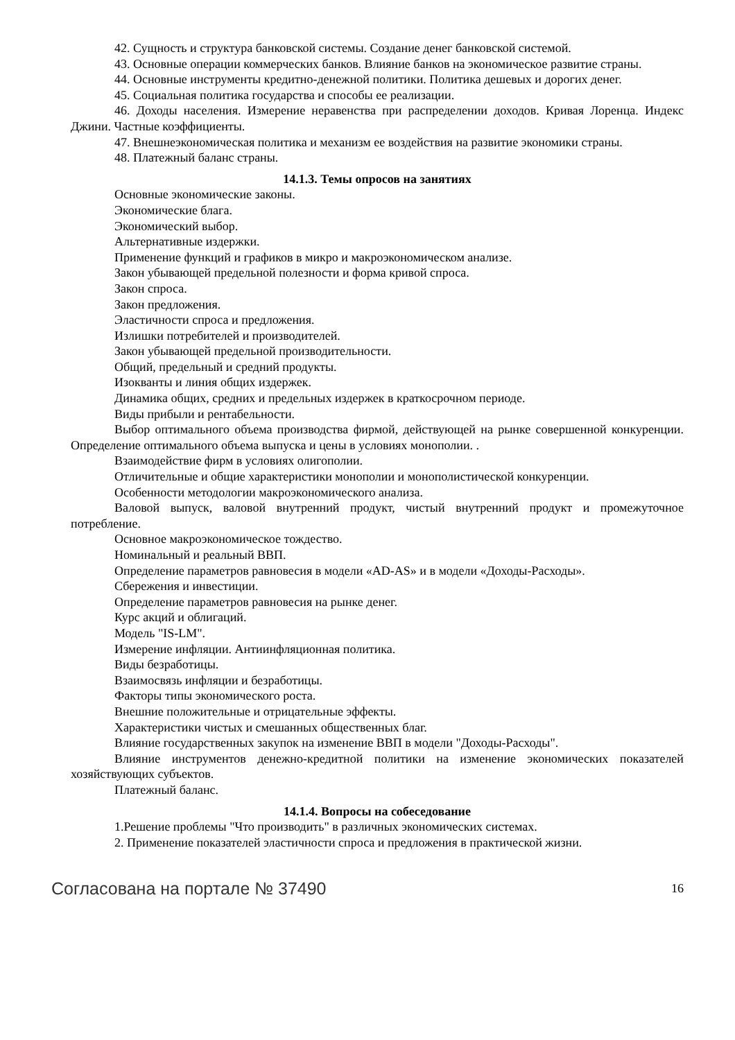42. Сущность и структура банковской системы. Создание денег банковской системой.
43. Основные операции коммерческих банков. Влияние банков на экономическое развитие страны.
44. Основные инструменты кредитно-денежной политики. Политика дешевых и дорогих денег.
45. Социальная политика государства и способы ее реализации.
46. Доходы населения. Измерение неравенства при распределении доходов. Кривая Лоренца. Индекс Джини. Частные коэффициенты.
47. Внешнеэкономическая политика и механизм ее воздействия на развитие экономики страны.
48. Платежный баланс страны.
14.1.3. Темы опросов на занятиях
Основные экономические законы.
Экономические блага.
Экономический выбор.
Альтернативные издержки.
Применение функций и графиков в микро и макроэкономическом анализе.
Закон убывающей предельной полезности и форма кривой спроса.
Закон спроса.
Закон предложения.
Эластичности спроса и предложения.
Излишки потребителей и производителей.
Закон убывающей предельной производительности.
Общий, предельный и средний продукты.
Изокванты и линия общих издержек.
Динамика общих, средних и предельных издержек в краткосрочном периоде.
Виды прибыли и рентабельности.
Выбор оптимального объема производства фирмой, действующей на рынке совершенной конкуренции. Определение оптимального объема выпуска и цены в условиях монополии. .
Взаимодействие фирм в условиях олигополии.
Отличительные и общие характеристики монополии и монополистической конкуренции.
Особенности методологии макроэкономического анализа.
Валовой выпуск, валовой внутренний продукт, чистый внутренний продукт и промежуточное потребление.
Основное макроэкономическое тождество.
Номинальный и реальный ВВП.
Определение параметров равновесия в модели «AD-AS» и в модели «Доходы-Расходы».
Сбережения и инвестиции.
Определение параметров равновесия на рынке денег.
Курс акций и облигаций.
Модель "IS-LM".
Измерение инфляции. Антиинфляционная политика.
Виды безработицы.
Взаимосвязь инфляции и безработицы.
Факторы типы экономического роста.
Внешние положительные и отрицательные эффекты.
Характеристики чистых и смешанных общественных благ.
Влияние государственных закупок на изменение ВВП в модели "Доходы-Расходы".
Влияние инструментов денежно-кредитной политики на изменение экономических показателей хозяйствующих субъектов.
Платежный баланс.
14.1.4. Вопросы на собеседование
1.Решение проблемы "Что производить" в различных экономических системах.
2. Применение показателей эластичности спроса и предложения в практической жизни.
Согласована на портале № 37490 16